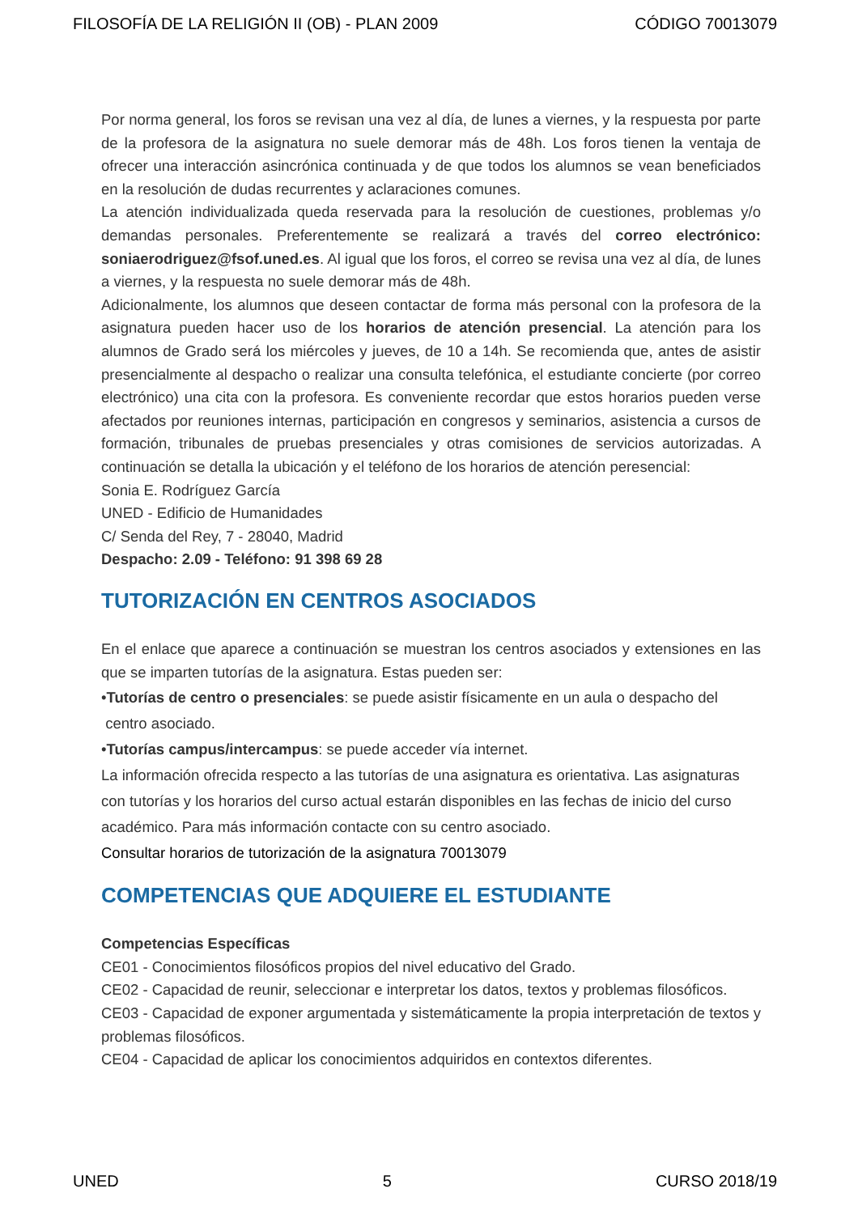FILOSOFÍA DE LA RELIGIÓN II (OB) - PLAN 2009 CÓDIGO 70013079
Por norma general, los foros se revisan una vez al día, de lunes a viernes, y la respuesta por parte de la profesora de la asignatura no suele demorar más de 48h. Los foros tienen la ventaja de ofrecer una interacción asincrónica continuada y de que todos los alumnos se vean beneficiados en la resolución de dudas recurrentes y aclaraciones comunes.
La atención individualizada queda reservada para la resolución de cuestiones, problemas y/o demandas personales. Preferentemente se realizará a través del correo electrónico: soniaerodriguez@fsof.uned.es. Al igual que los foros, el correo se revisa una vez al día, de lunes a viernes, y la respuesta no suele demorar más de 48h.
Adicionalmente, los alumnos que deseen contactar de forma más personal con la profesora de la asignatura pueden hacer uso de los horarios de atención presencial. La atención para los alumnos de Grado será los miércoles y jueves, de 10 a 14h. Se recomienda que, antes de asistir presencialmente al despacho o realizar una consulta telefónica, el estudiante concierte (por correo electrónico) una cita con la profesora. Es conveniente recordar que estos horarios pueden verse afectados por reuniones internas, participación en congresos y seminarios, asistencia a cursos de formación, tribunales de pruebas presenciales y otras comisiones de servicios autorizadas. A continuación se detalla la ubicación y el teléfono de los horarios de atención peresencial:
Sonia E. Rodríguez García
UNED - Edificio de Humanidades
C/ Senda del Rey, 7 - 28040, Madrid
Despacho: 2.09 - Teléfono: 91 398 69 28
TUTORIZACIÓN EN CENTROS ASOCIADOS
En el enlace que aparece a continuación se muestran los centros asociados y extensiones en las que se imparten tutorías de la asignatura. Estas pueden ser:
•Tutorías de centro o presenciales: se puede asistir físicamente en un aula o despacho del
centro asociado.
•Tutorías campus/intercampus: se puede acceder vía internet.
La información ofrecida respecto a las tutorías de una asignatura es orientativa. Las asignaturas con tutorías y los horarios del curso actual estarán disponibles en las fechas de inicio del curso académico. Para más información contacte con su centro asociado.
Consultar horarios de tutorización de la asignatura 70013079
COMPETENCIAS QUE ADQUIERE EL ESTUDIANTE
Competencias Específicas
CE01 - Conocimientos filosóficos propios del nivel educativo del Grado.
CE02 - Capacidad de reunir, seleccionar e interpretar los datos, textos y problemas filosóficos.
CE03 - Capacidad de exponer argumentada y sistemáticamente la propia interpretación de textos y problemas filosóficos.
CE04 - Capacidad de aplicar los conocimientos adquiridos en contextos diferentes.
UNED 5 CURSO 2018/19